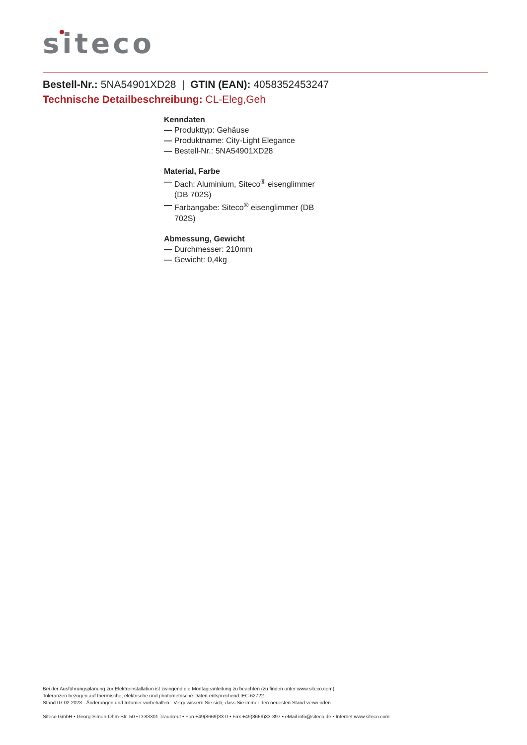siteco
Bestell-Nr.: 5NA54901XD28 | GTIN (EAN): 4058352453247
Technische Detailbeschreibung: CL-Eleg,Geh
Kenndaten
— Produkttyp: Gehäuse
— Produktname: City-Light Elegance
— Bestell-Nr.: 5NA54901XD28
Material, Farbe
— Dach: Aluminium, Siteco<sup>®</sup> eisenglimmer (DB 702S)
— Farbangabe: Siteco<sup>®</sup> eisenglimmer (DB 702S)
Abmessung, Gewicht
— Durchmesser: 210mm
— Gewicht: 0,4kg
Bei der Ausführungsplanung zur Elektroinstallation ist zwingend die Montageanleitung zu beachten (zu finden unter www.siteco.com)
Toleranzen bezogen auf thermische, elektrische und photometrische Daten entsprechend IEC 62722
Stand 07.02.2023 - Änderungen und Irrtümer vorbehalten - Vergewissern Sie sich, dass Sie immer den neuesten Stand verwenden -
Siteco GmbH • Georg-Simon-Ohm-Str. 50 • D-83301 Traunreut • Fon +49(8669)33-0 • Fax +49(8669)33-397 • eMail info@siteco.de • Internet www.siteco.com